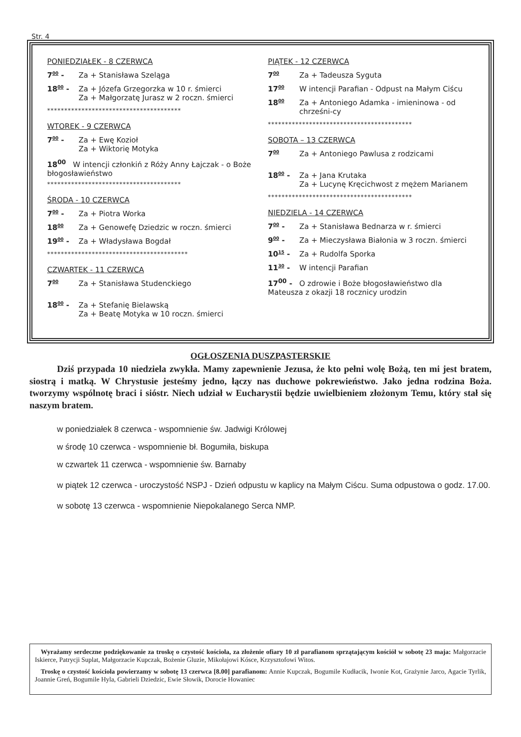Str. 4
PONIEDZIAŁEK - 8 CZERWCA
7<sup>00</sup> - Za + Stanisława Szeląga
18<sup>00</sup> - Za + Józefa Grzegorzka w 10 r. śmierci
Za + Małgorzatę Jurasz w 2 roczn. śmierci
***************************************
WTOREK - 9 CZERWCA
7<sup>00</sup> - Za + Ewę Kozioł
Za + Wiktorię Motyka
18<sup>00</sup> W intencji członkiń z Róży Anny Łajczak - o Boże błogosławieństwo
***************************************
ŚRODA - 10 CZERWCA
7<sup>00</sup> - Za + Piotra Worka
18<sup>00</sup> Za + Genowefę Dziedzic w roczn. śmierci
19<sup>00</sup> - Za + Władysława Bogdał
*****************************************
CZWARTEK - 11 CZERWCA
7<sup>00</sup> Za + Stanisława Studenckiego
18<sup>00</sup> - Za + Stefanię Bielawską
Za + Beatę Motyka w 10 roczn. śmierci
PIĄTEK - 12 CZERWCA
7<sup>00</sup> Za + Tadeusza Syguta
17<sup>00</sup> W intencji Parafian - Odpust na Małym Ciścu
18<sup>00</sup> Za + Antoniego Adamka - imieninowa - od chrześni-cy
******************************************
SOBOTA – 13 CZERWCA
7<sup>00</sup> Za + Antoniego Pawlusa z rodzicami
18<sup>00</sup> - Za + Jana Krutaka
Za + Lucynę Kręcichwost z mężem Marianem
******************************************
NIEDZIELA - 14 CZERWCA
7<sup>00</sup> - Za + Stanisława Bednarza w r. śmierci
9<sup>00</sup> - Za + Mieczysława Białonia w 3 roczn. śmierci
10<sup>15</sup> - Za + Rudolfa Sporka
11<sup>30</sup> - W intencji Parafian
17<sup>00</sup> - O zdrowie i Boże błogosławieństwo dla Mateusza z okazji 18 rocznicy urodzin
OGŁOSZENIA DUSZPASTERSKIE
Dziś przypada 10 niedziela zwykła. Mamy zapewnienie Jezusa, że kto pełni wolę Bożą, ten mi jest bratem, siostrą i matką. W Chrystusie jesteśmy jedno, łączy nas duchowe pokrewieństwo. Jako jedna rodzina Boża. tworzymy wspólnotę braci i sióstr. Niech udział w Eucharystii będzie uwielbieniem złożonym Temu, który stał się naszym bratem.
w poniedziałek 8 czerwca - wspomnienie św. Jadwigi Królowej
w środę 10 czerwca - wspomnienie bł. Bogumiła, biskupa
w czwartek 11 czerwca - wspomnienie św. Barnaby
w piątek 12 czerwca - uroczystość NSPJ - Dzień odpustu w kaplicy na Małym Ciścu. Suma odpustowa o godz. 17.00.
w sobotę 13 czerwca - wspomnienie Niepokalanego Serca NMP.
Wyrażamy serdeczne podziękowanie za troskę o czystość kościoła, za złożenie ofiary 10 zł parafianom sprzątającym kościół w sobotę 23 maja: Małgorzacie Iskierce, Patrycji Suplat, Małgorzacie Kupczak, Bożenie Gluzie, Mikołajowi Kósce, Krzysztofowi Witos.
Troskę o czystość kościoła powierzamy w sobotę 13 czerwca [8.00] parafianom: Annie Kupczak, Bogumile Kudłacik, Iwonie Kot, Grażynie Jarco, Agacie Tyrlik, Joannie Greń, Bogumile Hyla, Gabrieli Dziedzic, Ewie Słowik, Dorocie Howaniec